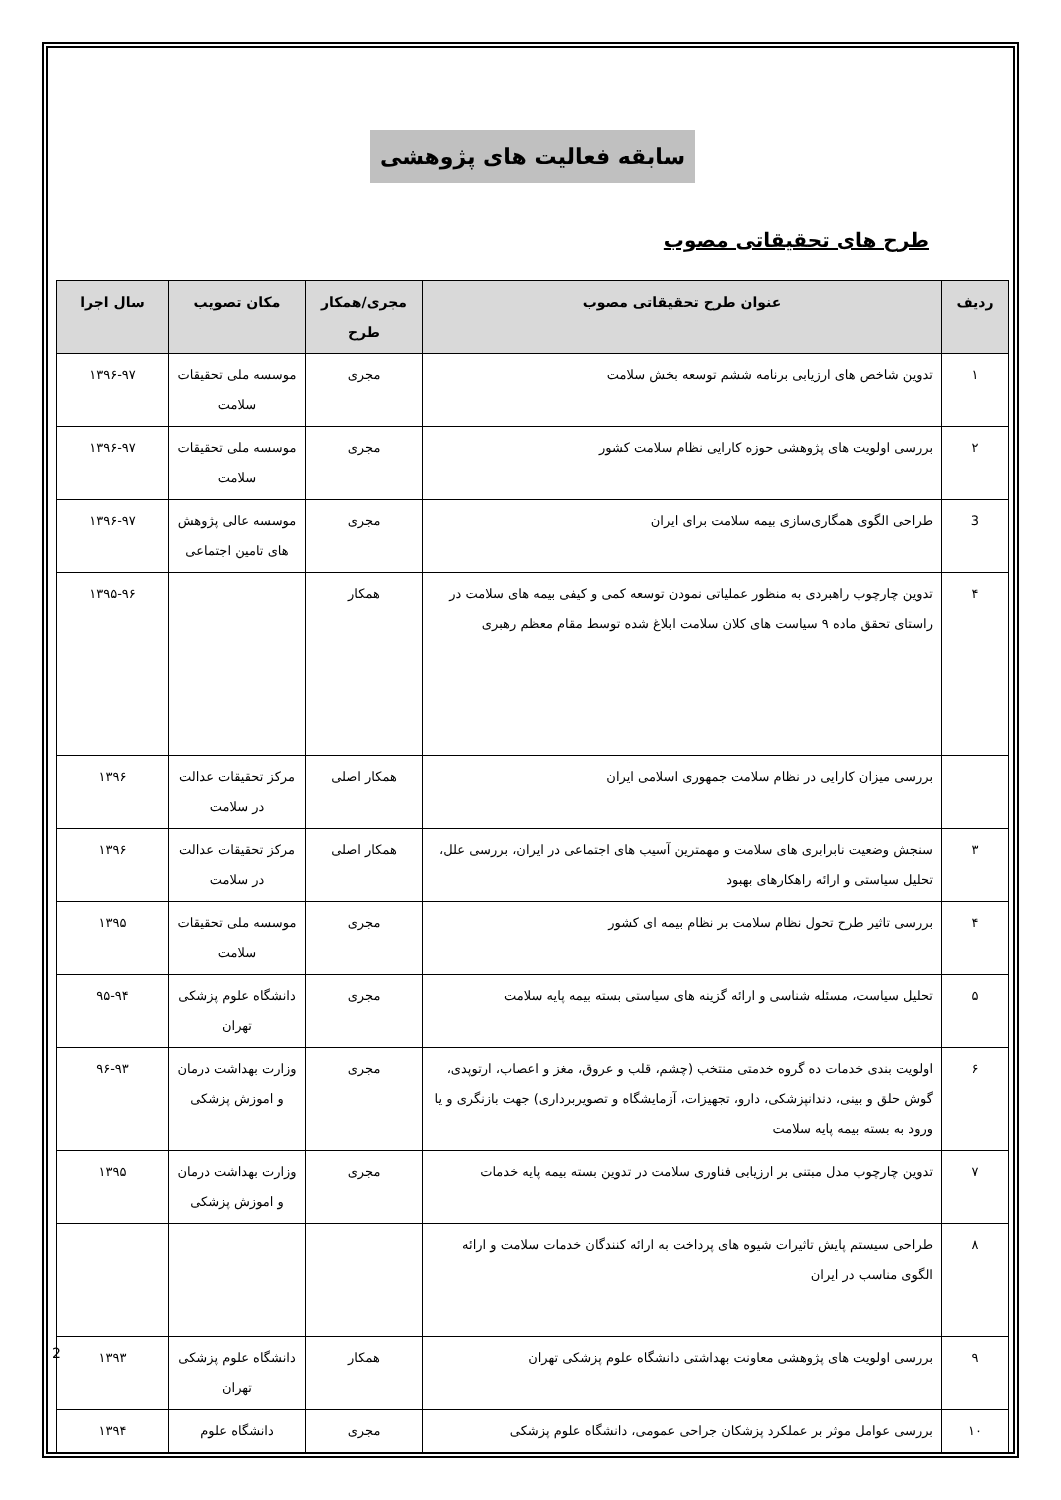سابقه فعالیت های پژوهشی
طرح های تحقیقاتی مصوب
| ردیف | عنوان طرح تحقیقاتی مصوب | مجری/همکار طرح | مکان تصویب | سال اجرا |
| --- | --- | --- | --- | --- |
| ۱ | تدوین شاخص های ارزیابی برنامه ششم توسعه بخش سلامت | مجری | موسسه ملی تحقیقات سلامت | ۱۳۹۶-۹۷ |
| ۲ | بررسی اولویت های پژوهشی حوزه کارایی نظام سلامت کشور | مجری | موسسه ملی تحقیقات سلامت | ۱۳۹۶-۹۷ |
| 3 | طراحی الگوی همگاری‌سازی بیمه سلامت برای ایران | مجری | موسسه عالی پژوهش های تامین اجتماعی | ۱۳۹۶-۹۷ |
| ۴ | تدوین چارچوب راهبردی به منظور عملیاتی نمودن توسعه کمی و کیفی بیمه های سلامت در راستای تحقق ماده ۹ سیاست های کلان سلامت ابلاغ شده توسط مقام معظم رهبری | همکار | | ۱۳۹۵-۹۶ |
| | بررسی میزان کارایی در نظام سلامت جمهوری اسلامی ایران | همکار اصلی | مرکز تحقیقات عدالت در سلامت | ۱۳۹۶ |
| ۳ | سنجش وضعیت نابرابری های سلامت و مهمترین آسیب های اجتماعی در ایران، بررسی علل، تحلیل سیاستی و ارائه راهکارهای بهبود | همکار اصلی | مرکز تحقیقات عدالت در سلامت | ۱۳۹۶ |
| ۴ | بررسی تاثیر طرح تحول نظام سلامت بر نظام بیمه ای کشور | مجری | موسسه ملی تحقیقات سلامت | ۱۳۹۵ |
| ۵ | تحلیل سیاست، مسئله شناسی و ارائه گزینه های سیاستی بسته بیمه پایه سلامت | مجری | دانشگاه علوم پزشکی تهران | ۹۵-۹۴ |
| ۶ | اولویت بندی خدمات ده گروه خدمتی منتخب (چشم، قلب و عروق، مغز و اعصاب، ارتوپدی، گوش حلق و بینی، دندانپزشکی، دارو، تجهیزات، آزمایشگاه و تصویربرداری) جهت بازنگری و یا ورود به بسته بیمه پایه سلامت | مجری | وزارت بهداشت درمان و اموزش پزشکی | ۹۶-۹۳ |
| ۷ | تدوین چارچوب مدل مبتنی بر ارزیابی فناوری سلامت در تدوین بسته بیمه پایه خدمات | مجری | وزارت بهداشت درمان و اموزش پزشکی | ۱۳۹۵ |
| ۸ | طراحی سیستم پایش تاثیرات شیوه های پرداخت به ارائه کنندگان خدمات سلامت و ارائه الگوی مناسب در ایران | | | |
| ۹ | بررسی اولویت های پژوهشی معاونت بهداشتی دانشگاه علوم پزشکی تهران | همکار | دانشگاه علوم پزشکی تهران | ۱۳۹۳ |
| ۱۰ | بررسی عوامل موثر بر عملکرد پزشکان جراحی عمومی، دانشگاه علوم پزشکی | مجری | دانشگاه علوم | ۱۳۹۴ |
2